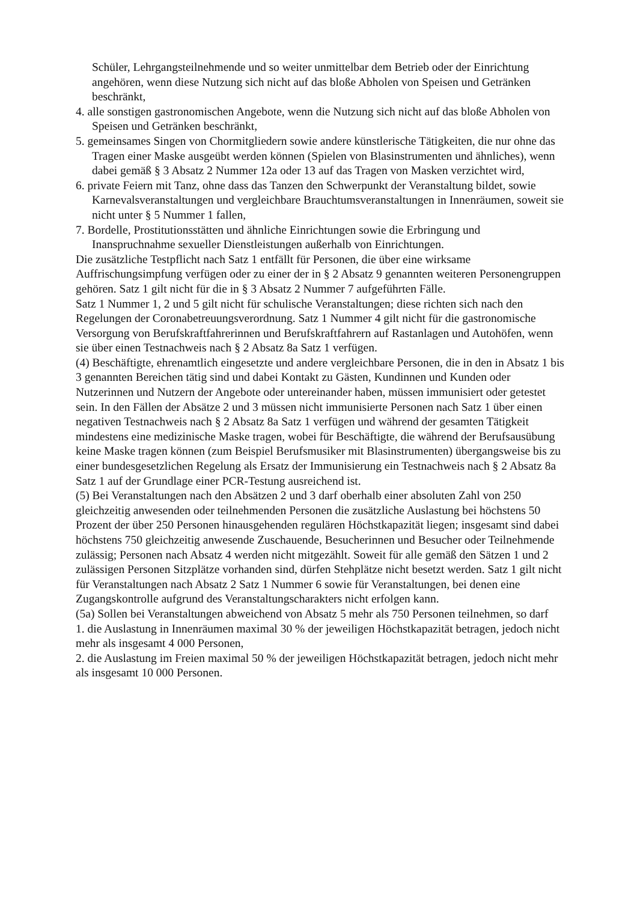Schüler, Lehrgangsteilnehmende und so weiter unmittelbar dem Betrieb oder der Einrichtung angehören, wenn diese Nutzung sich nicht auf das bloße Abholen von Speisen und Getränken beschränkt,
4. alle sonstigen gastronomischen Angebote, wenn die Nutzung sich nicht auf das bloße Abholen von Speisen und Getränken beschränkt,
5. gemeinsames Singen von Chormitgliedern sowie andere künstlerische Tätigkeiten, die nur ohne das Tragen einer Maske ausgeübt werden können (Spielen von Blasinstrumenten und ähnliches), wenn dabei gemäß § 3 Absatz 2 Nummer 12a oder 13 auf das Tragen von Masken verzichtet wird,
6. private Feiern mit Tanz, ohne dass das Tanzen den Schwerpunkt der Veranstaltung bildet, sowie Karnevalsveranstaltungen und vergleichbare Brauchtumsveranstaltungen in Innenräumen, soweit sie nicht unter § 5 Nummer 1 fallen,
7. Bordelle, Prostitutionsstätten und ähnliche Einrichtungen sowie die Erbringung und Inanspruchnahme sexueller Dienstleistungen außerhalb von Einrichtungen.
Die zusätzliche Testpflicht nach Satz 1 entfällt für Personen, die über eine wirksame Auffrischungsimpfung verfügen oder zu einer der in § 2 Absatz 9 genannten weiteren Personengruppen gehören. Satz 1 gilt nicht für die in § 3 Absatz 2 Nummer 7 aufgeführten Fälle.
Satz 1 Nummer 1, 2 und 5 gilt nicht für schulische Veranstaltungen; diese richten sich nach den Regelungen der Coronabetreuungsverordnung. Satz 1 Nummer 4 gilt nicht für die gastronomische Versorgung von Berufskraftfahrerinnen und Berufskraftfahrern auf Rastanlagen und Autohöfen, wenn sie über einen Testnachweis nach § 2 Absatz 8a Satz 1 verfügen.
(4) Beschäftigte, ehrenamtlich eingesetzte und andere vergleichbare Personen, die in den in Absatz 1 bis 3 genannten Bereichen tätig sind und dabei Kontakt zu Gästen, Kundinnen und Kunden oder Nutzerinnen und Nutzern der Angebote oder untereinander haben, müssen immunisiert oder getestet sein. In den Fällen der Absätze 2 und 3 müssen nicht immunisierte Personen nach Satz 1 über einen negativen Testnachweis nach § 2 Absatz 8a Satz 1 verfügen und während der gesamten Tätigkeit mindestens eine medizinische Maske tragen, wobei für Beschäftigte, die während der Berufsausübung keine Maske tragen können (zum Beispiel Berufsmusiker mit Blasinstrumenten) übergangsweise bis zu einer bundesgesetzlichen Regelung als Ersatz der Immunisierung ein Testnachweis nach § 2 Absatz 8a Satz 1 auf der Grundlage einer PCR-Testung ausreichend ist.
(5) Bei Veranstaltungen nach den Absätzen 2 und 3 darf oberhalb einer absoluten Zahl von 250 gleichzeitig anwesenden oder teilnehmenden Personen die zusätzliche Auslastung bei höchstens 50 Prozent der über 250 Personen hinausgehenden regulären Höchstkapazität liegen; insgesamt sind dabei höchstens 750 gleichzeitig anwesende Zuschauende, Besucherinnen und Besucher oder Teilnehmende zulässig; Personen nach Absatz 4 werden nicht mitgezählt. Soweit für alle gemäß den Sätzen 1 und 2 zulässigen Personen Sitzplätze vorhanden sind, dürfen Stehplätze nicht besetzt werden. Satz 1 gilt nicht für Veranstaltungen nach Absatz 2 Satz 1 Nummer 6 sowie für Veranstaltungen, bei denen eine Zugangskontrolle aufgrund des Veranstaltungscharakters nicht erfolgen kann.
(5a) Sollen bei Veranstaltungen abweichend von Absatz 5 mehr als 750 Personen teilnehmen, so darf
1. die Auslastung in Innenräumen maximal 30 % der jeweiligen Höchstkapazität betragen, jedoch nicht mehr als insgesamt 4 000 Personen,
2. die Auslastung im Freien maximal 50 % der jeweiligen Höchstkapazität betragen, jedoch nicht mehr als insgesamt 10 000 Personen.